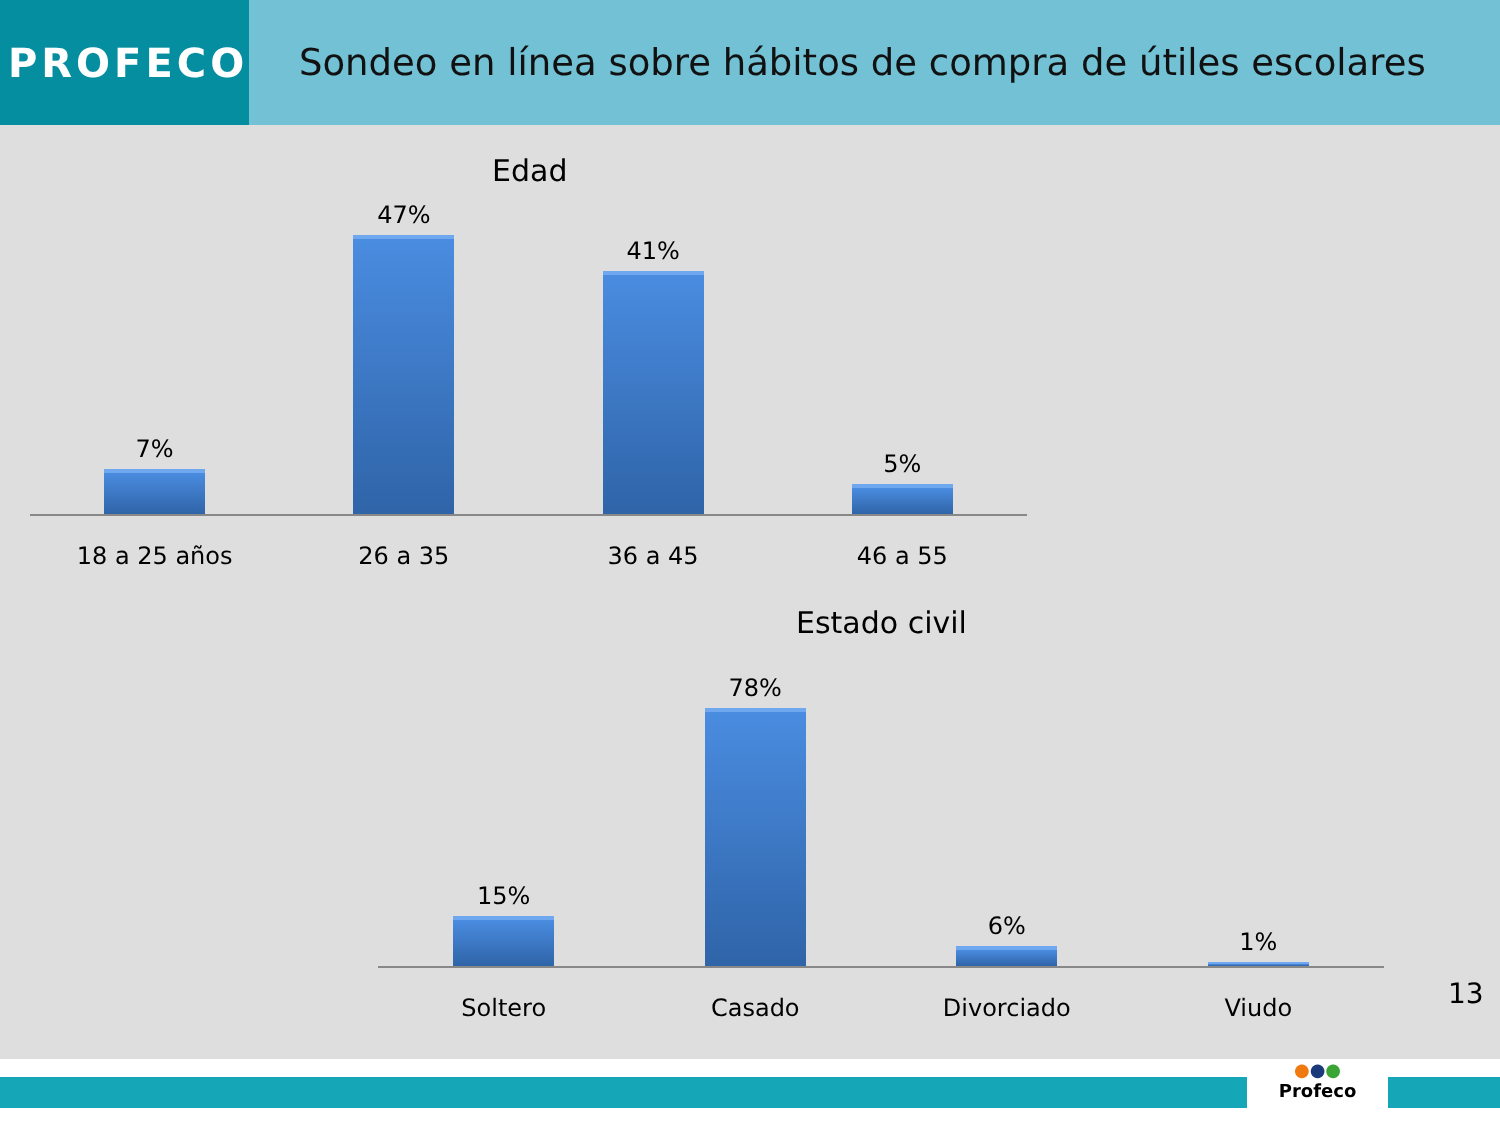PROFECO Sondeo en línea sobre hábitos de compra de útiles escolares
Edad
7%
47%
41%
5%
18 a 25 años 26 a 35 36 a 45 46 a 55
Estado civil
15%
78%
6%
1%
Soltero Casado Divorciado Viudo
13
●●●
Profeco